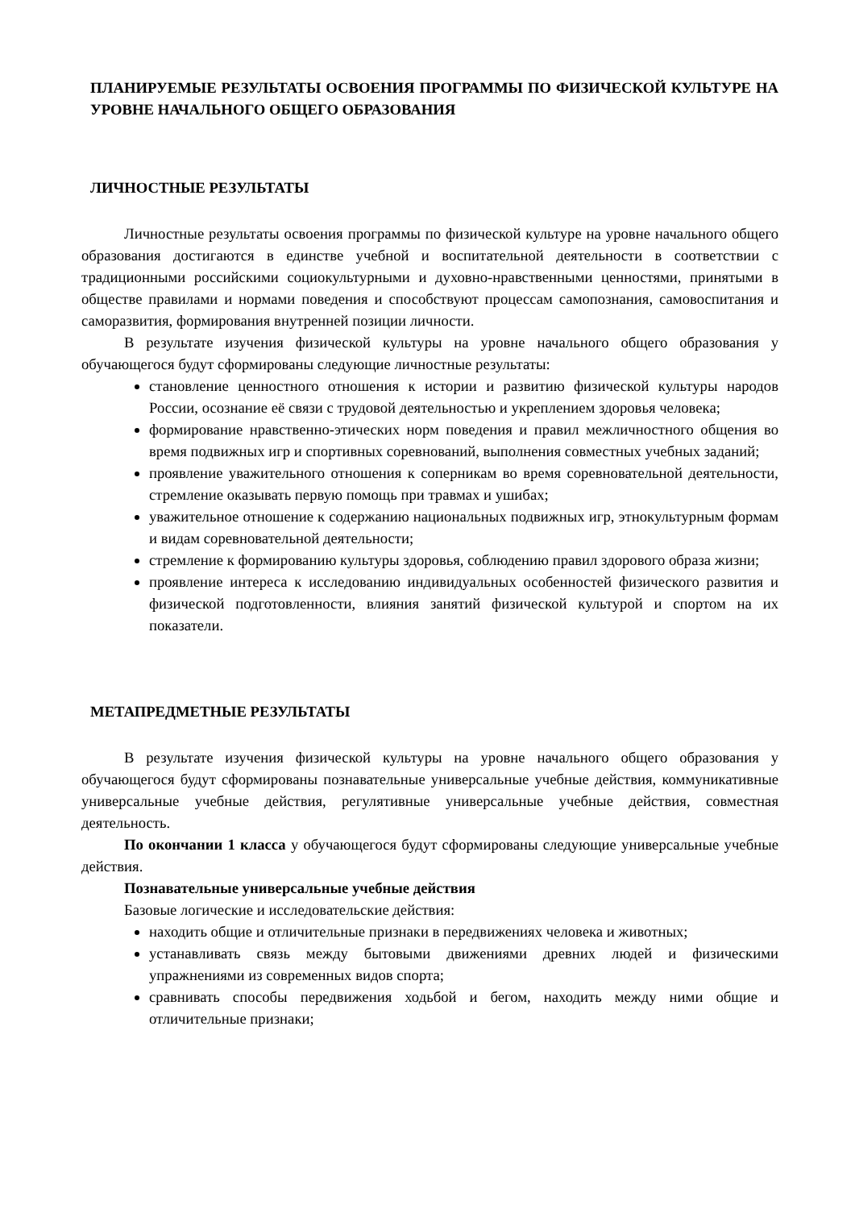ПЛАНИРУЕМЫЕ РЕЗУЛЬТАТЫ ОСВОЕНИЯ ПРОГРАММЫ ПО ФИЗИЧЕСКОЙ КУЛЬТУРЕ НА УРОВНЕ НАЧАЛЬНОГО ОБЩЕГО ОБРАЗОВАНИЯ
ЛИЧНОСТНЫЕ РЕЗУЛЬТАТЫ
Личностные результаты освоения программы по физической культуре на уровне начального общего образования достигаются в единстве учебной и воспитательной деятельности в соответствии с традиционными российскими социокультурными и духовно-нравственными ценностями, принятыми в обществе правилами и нормами поведения и способствуют процессам самопознания, самовоспитания и саморазвития, формирования внутренней позиции личности.
В результате изучения физической культуры на уровне начального общего образования у обучающегося будут сформированы следующие личностные результаты:
становление ценностного отношения к истории и развитию физической культуры народов России, осознание её связи с трудовой деятельностью и укреплением здоровья человека;
формирование нравственно-этических норм поведения и правил межличностного общения во время подвижных игр и спортивных соревнований, выполнения совместных учебных заданий;
проявление уважительного отношения к соперникам во время соревновательной деятельности, стремление оказывать первую помощь при травмах и ушибах;
уважительное отношение к содержанию национальных подвижных игр, этнокультурным формам и видам соревновательной деятельности;
стремление к формированию культуры здоровья, соблюдению правил здорового образа жизни;
проявление интереса к исследованию индивидуальных особенностей физического развития и физической подготовленности, влияния занятий физической культурой и спортом на их показатели.
МЕТАПРЕДМЕТНЫЕ РЕЗУЛЬТАТЫ
В результате изучения физической культуры на уровне начального общего образования у обучающегося будут сформированы познавательные универсальные учебные действия, коммуникативные универсальные учебные действия, регулятивные универсальные учебные действия, совместная деятельность.
По окончании 1 класса у обучающегося будут сформированы следующие универсальные учебные действия.
Познавательные универсальные учебные действия
Базовые логические и исследовательские действия:
находить общие и отличительные признаки в передвижениях человека и животных;
устанавливать связь между бытовыми движениями древних людей и физическими упражнениями из современных видов спорта;
сравнивать способы передвижения ходьбой и бегом, находить между ними общие и отличительные признаки;